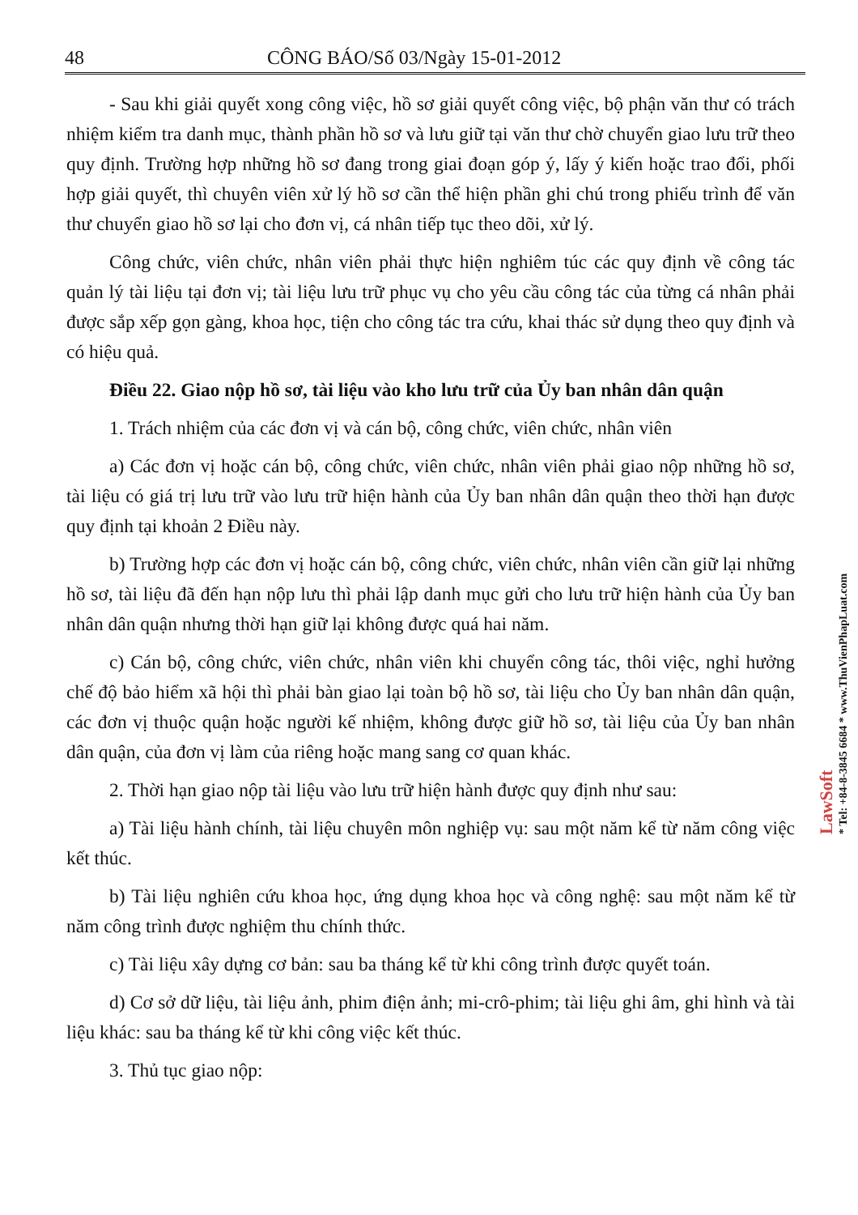48 CÔNG BÁO/Số 03/Ngày 15-01-2012
- Sau khi giải quyết xong công việc, hồ sơ giải quyết công việc, bộ phận văn thư có trách nhiệm kiểm tra danh mục, thành phần hồ sơ và lưu giữ tại văn thư chờ chuyển giao lưu trữ theo quy định. Trường hợp những hồ sơ đang trong giai đoạn góp ý, lấy ý kiến hoặc trao đổi, phối hợp giải quyết, thì chuyên viên xử lý hồ sơ cần thể hiện phần ghi chú trong phiếu trình để văn thư chuyển giao hồ sơ lại cho đơn vị, cá nhân tiếp tục theo dõi, xử lý.
Công chức, viên chức, nhân viên phải thực hiện nghiêm túc các quy định về công tác quản lý tài liệu tại đơn vị; tài liệu lưu trữ phục vụ cho yêu cầu công tác của từng cá nhân phải được sắp xếp gọn gàng, khoa học, tiện cho công tác tra cứu, khai thác sử dụng theo quy định và có hiệu quả.
Điều 22. Giao nộp hồ sơ, tài liệu vào kho lưu trữ của Ủy ban nhân dân quận
1. Trách nhiệm của các đơn vị và cán bộ, công chức, viên chức, nhân viên
a) Các đơn vị hoặc cán bộ, công chức, viên chức, nhân viên phải giao nộp những hồ sơ, tài liệu có giá trị lưu trữ vào lưu trữ hiện hành của Ủy ban nhân dân quận theo thời hạn được quy định tại khoản 2 Điều này.
b) Trường hợp các đơn vị hoặc cán bộ, công chức, viên chức, nhân viên cần giữ lại những hồ sơ, tài liệu đã đến hạn nộp lưu thì phải lập danh mục gửi cho lưu trữ hiện hành của Ủy ban nhân dân quận nhưng thời hạn giữ lại không được quá hai năm.
c) Cán bộ, công chức, viên chức, nhân viên khi chuyển công tác, thôi việc, nghỉ hưởng chế độ bảo hiểm xã hội thì phải bàn giao lại toàn bộ hồ sơ, tài liệu cho Ủy ban nhân dân quận, các đơn vị thuộc quận hoặc người kế nhiệm, không được giữ hồ sơ, tài liệu của Ủy ban nhân dân quận, của đơn vị làm của riêng hoặc mang sang cơ quan khác.
2. Thời hạn giao nộp tài liệu vào lưu trữ hiện hành được quy định như sau:
a) Tài liệu hành chính, tài liệu chuyên môn nghiệp vụ: sau một năm kể từ năm công việc kết thúc.
b) Tài liệu nghiên cứu khoa học, ứng dụng khoa học và công nghệ: sau một năm kể từ năm công trình được nghiệm thu chính thức.
c) Tài liệu xây dựng cơ bản: sau ba tháng kể từ khi công trình được quyết toán.
d) Cơ sở dữ liệu, tài liệu ảnh, phim điện ảnh; mi-crô-phim; tài liệu ghi âm, ghi hình và tài liệu khác: sau ba tháng kể từ khi công việc kết thúc.
3. Thủ tục giao nộp:
LawSoft
* Tel: +84-8-3845 6684 * www.ThuVienPhapLuat.com